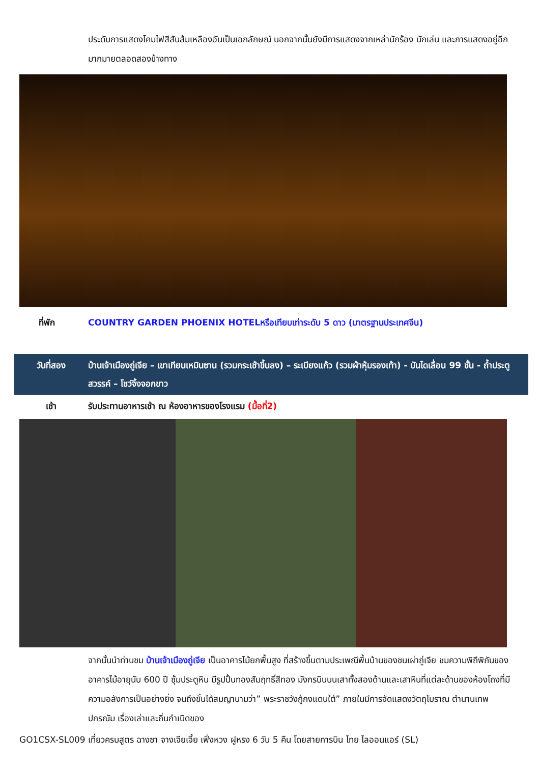ประดับการแสดงโคมไฟสีสันส้มเหลืองอันเป็นเอกลักษณ์ นอกจากนั้นยังมีการแสดงจากเหล่านักร้อง นักเล่น และการแสดงอยู่อีกมากมายตลอดสองข้างทาง
| ที่พัก | COUNTRY GARDEN PHOENIX HOTELหรือเทียบเท่าระดับ 5 ดาว (มาตรฐานประเทศจีน) |
| วันที่สอง | บ้านเจ้าเมืองถู่เจีย – เขาเทียนเหมินซาน (รวมกระเช้าขึ้นลง) – ระเบียงแก้ว (รวมผ้าหุ้มรองเท้า) - บันไดเลื่อน 99 ชั้น - ถ้ำประตูสวรรค์ – โชว์จิ้งจอกขาว |
| เช้า | รับประทานอาหารเช้า ณ ห้องอาหารของโรงแรม (มื้อที่2) |
จากนั้นนำท่านชม บ้านเจ้าเมืองถู่เจีย เป็นอาคารไม้ยกพื้นสูง ที่สร้างขึ้นตามประเพณีพื้นบ้านของชนเผ่าถู่เจีย ชมความพิถีพิถันของอาคารไม้อายุนับ 600 ปี ซุ้มประตูหิน มีรูปปั้นทองสัมฤทธิ์สีทอง มังกรบินบนเสาทั้งสองด้านและเสาหินที่แต่ละด้านของห้องโถงที่มีความอลังการเป็นอย่างยิ่ง จนถึงขั้นได้สมญานามว่า” พระราชวังกู้กงแดนใต้” ภายในมีการจัดแสดงวัตถุโบราณ ตำนานเทพปกรณัม เรื่องเล่าและถิ่นกำเนิดของ
GO1CSX-SL009 เที่ยวครบสูตร ฉางซา จางเจียเจี้ย เฟิ่งหวง ฝูหรง 6 วัน 5 คืน โดยสายการบิน ไทย ไลออนแอร์ (SL)